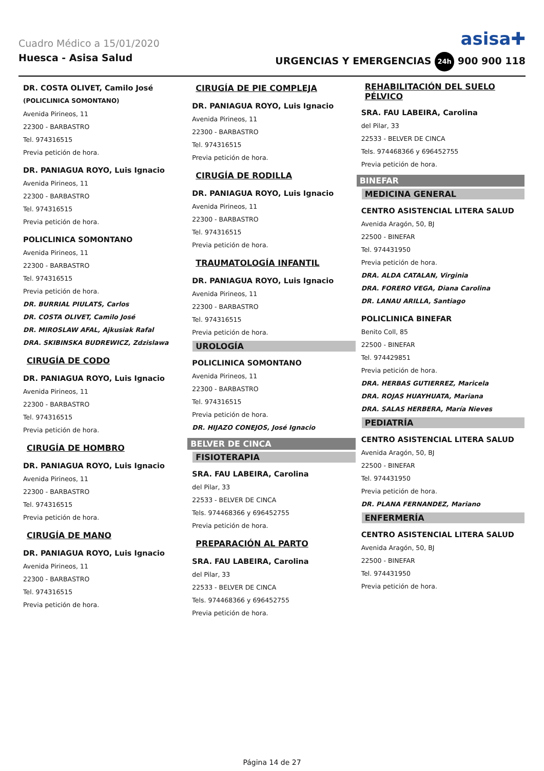Cuadro Médico a 15/01/2020 asisa✚
Huesca - Asisa Salud URGENCIAS Y EMERGENCIAS 24h 900 900 118
DR. COSTA OLIVET, Camilo José
(POLICLINICA SOMONTANO)
Avenida Pirineos, 11
22300 - BARBASTRO
Tel. 974316515
Previa petición de hora.
DR. PANIAGUA ROYO, Luis Ignacio
Avenida Pirineos, 11
22300 - BARBASTRO
Tel. 974316515
Previa petición de hora.
POLICLINICA SOMONTANO
Avenida Pirineos, 11
22300 - BARBASTRO
Tel. 974316515
Previa petición de hora.
DR. BURRIAL PIULATS, Carlos
DR. COSTA OLIVET, Camilo José
DR. MIROSLAW AFAL, Ajkusiak Rafal
DRA. SKIBINSKA BUDREWICZ, Zdzislawa
CIRUGÍA DE CODO
DR. PANIAGUA ROYO, Luis Ignacio
Avenida Pirineos, 11
22300 - BARBASTRO
Tel. 974316515
Previa petición de hora.
CIRUGÍA DE HOMBRO
DR. PANIAGUA ROYO, Luis Ignacio
Avenida Pirineos, 11
22300 - BARBASTRO
Tel. 974316515
Previa petición de hora.
CIRUGÍA DE MANO
DR. PANIAGUA ROYO, Luis Ignacio
Avenida Pirineos, 11
22300 - BARBASTRO
Tel. 974316515
Previa petición de hora.
CIRUGÍA DE PIE COMPLEJA
DR. PANIAGUA ROYO, Luis Ignacio
Avenida Pirineos, 11
22300 - BARBASTRO
Tel. 974316515
Previa petición de hora.
CIRUGÍA DE RODILLA
DR. PANIAGUA ROYO, Luis Ignacio
Avenida Pirineos, 11
22300 - BARBASTRO
Tel. 974316515
Previa petición de hora.
TRAUMATOLOGÍA INFANTIL
DR. PANIAGUA ROYO, Luis Ignacio
Avenida Pirineos, 11
22300 - BARBASTRO
Tel. 974316515
Previa petición de hora.
UROLOGÍA
POLICLINICA SOMONTANO
Avenida Pirineos, 11
22300 - BARBASTRO
Tel. 974316515
Previa petición de hora.
DR. HIJAZO CONEJOS, José Ignacio
BELVER DE CINCA
FISIOTERAPIA
SRA. FAU LABEIRA, Carolina
del Pilar, 33
22533 - BELVER DE CINCA
Tels. 974468366 y 696452755
Previa petición de hora.
PREPARACIÓN AL PARTO
SRA. FAU LABEIRA, Carolina
del Pilar, 33
22533 - BELVER DE CINCA
Tels. 974468366 y 696452755
Previa petición de hora.
REHABILITACIÓN DEL SUELO PÉLVICO
SRA. FAU LABEIRA, Carolina
del Pilar, 33
22533 - BELVER DE CINCA
Tels. 974468366 y 696452755
Previa petición de hora.
BINEFAR
MEDICINA GENERAL
CENTRO ASISTENCIAL LITERA SALUD
Avenida Aragón, 50, BJ
22500 - BINEFAR
Tel. 974431950
Previa petición de hora.
DRA. ALDA CATALAN, Virginia
DRA. FORERO VEGA, Diana Carolina
DR. LANAU ARILLA, Santiago
POLICLINICA BINEFAR
Benito Coll, 85
22500 - BINEFAR
Tel. 974429851
Previa petición de hora.
DRA. HERBAS GUTIERREZ, Maricela
DRA. ROJAS HUAYHUATA, Mariana
DRA. SALAS HERBERA, María Nieves
PEDIATRÍA
CENTRO ASISTENCIAL LITERA SALUD
Avenida Aragón, 50, BJ
22500 - BINEFAR
Tel. 974431950
Previa petición de hora.
DR. PLANA FERNANDEZ, Mariano
ENFERMERÍA
CENTRO ASISTENCIAL LITERA SALUD
Avenida Aragón, 50, BJ
22500 - BINEFAR
Tel. 974431950
Previa petición de hora.
Página 14 de 27